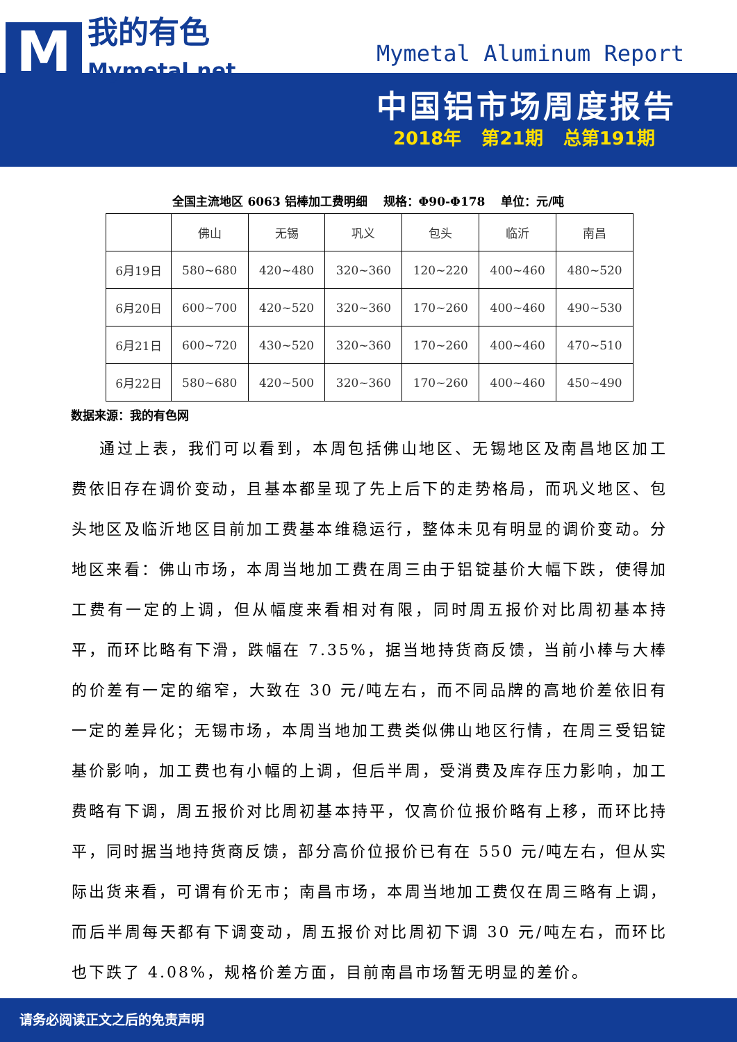M
我的有色
Mymetal.net
Mymetal Aluminum Report
中国铝市场周度报告
2018年 第21期 总第191期
全国主流地区 6063 铝棒加工费明细　 规格：Φ90-Φ178　 单位：元/吨
| | 佛山 | 无锡 | 巩义 | 包头 | 临沂 | 南昌 |
| --- | --- | --- | --- | --- | --- | --- |
| 6月19日 | 580~680 | 420~480 | 320~360 | 120~220 | 400~460 | 480~520 |
| 6月20日 | 600~700 | 420~520 | 320~360 | 170~260 | 400~460 | 490~530 |
| 6月21日 | 600~720 | 430~520 | 320~360 | 170~260 | 400~460 | 470~510 |
| 6月22日 | 580~680 | 420~500 | 320~360 | 170~260 | 400~460 | 450~490 |
数据来源：我的有色网
通过上表，我们可以看到，本周包括佛山地区、无锡地区及南昌地区加工费依旧存在调价变动，且基本都呈现了先上后下的走势格局，而巩义地区、包头地区及临沂地区目前加工费基本维稳运行，整体未见有明显的调价变动。分地区来看：佛山市场，本周当地加工费在周三由于铝锭基价大幅下跌，使得加工费有一定的上调，但从幅度来看相对有限，同时周五报价对比周初基本持平，而环比略有下滑，跌幅在 7.35%，据当地持货商反馈，当前小棒与大棒的价差有一定的缩窄，大致在 30 元/吨左右，而不同品牌的高地价差依旧有一定的差异化；无锡市场，本周当地加工费类似佛山地区行情，在周三受铝锭基价影响，加工费也有小幅的上调，但后半周，受消费及库存压力影响，加工费略有下调，周五报价对比周初基本持平，仅高价位报价略有上移，而环比持平，同时据当地持货商反馈，部分高价位报价已有在 550 元/吨左右，但从实际出货来看，可谓有价无市；南昌市场，本周当地加工费仅在周三略有上调，而后半周每天都有下调变动，周五报价对比周初下调 30 元/吨左右，而环比也下跌了 4.08%，规格价差方面，目前南昌市场暂无明显的差价。
请务必阅读正文之后的免责声明